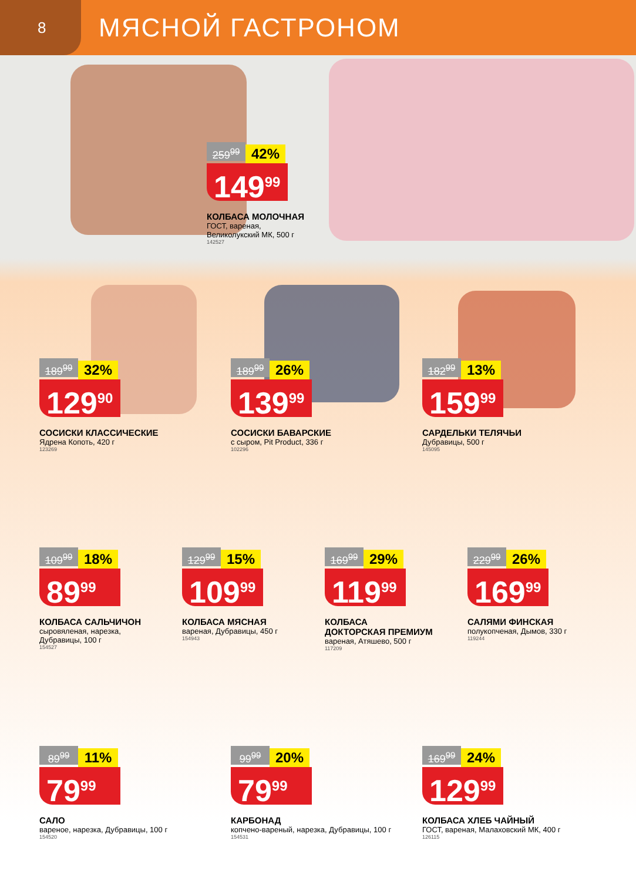8
МЯСНОЙ ГАСТРОНОМ
259<sup>99</sup> 42%
149<sup>99</sup>
КОЛБАСА МОЛОЧНАЯ
ГОСТ, вареная,
Великолукский МК, 500 г
142527
189<sup>99</sup> 32%
129<sup>90</sup>
СОСИСКИ КЛАССИЧЕСКИЕ
Ядрена Копоть, 420 г
123269
189<sup>99</sup> 26%
139<sup>99</sup>
СОСИСКИ БАВАРСКИЕ
с сыром, Pit Product, 336 г
102296
182<sup>99</sup> 13%
159<sup>99</sup>
САРДЕЛЬКИ ТЕЛЯЧЬИ
Дубравицы, 500 г
145095
109<sup>99</sup> 18%
89<sup>99</sup>
КОЛБАСА САЛЬЧИЧОН
сыровяленая, нарезка,
Дубравицы, 100 г
154527
129<sup>99</sup> 15%
109<sup>99</sup>
КОЛБАСА МЯСНАЯ
вареная, Дубравицы, 450 г
154943
169<sup>99</sup> 29%
119<sup>99</sup>
КОЛБАСА
ДОКТОРСКАЯ ПРЕМИУМ
вареная, Атяшево, 500 г
117209
229<sup>99</sup> 26%
169<sup>99</sup>
САЛЯМИ ФИНСКАЯ
полукопченая, Дымов, 330 г
119244
89<sup>99</sup> 11%
79<sup>99</sup>
САЛО
вареное, нарезка, Дубравицы, 100 г
154520
99<sup>99</sup> 20%
79<sup>99</sup>
КАРБОНАД
копчено-вареный, нарезка, Дубравицы, 100 г
154531
169<sup>99</sup> 24%
129<sup>99</sup>
КОЛБАСА ХЛЕБ ЧАЙНЫЙ
ГОСТ, вареная, Малаховский МК, 400 г
126115